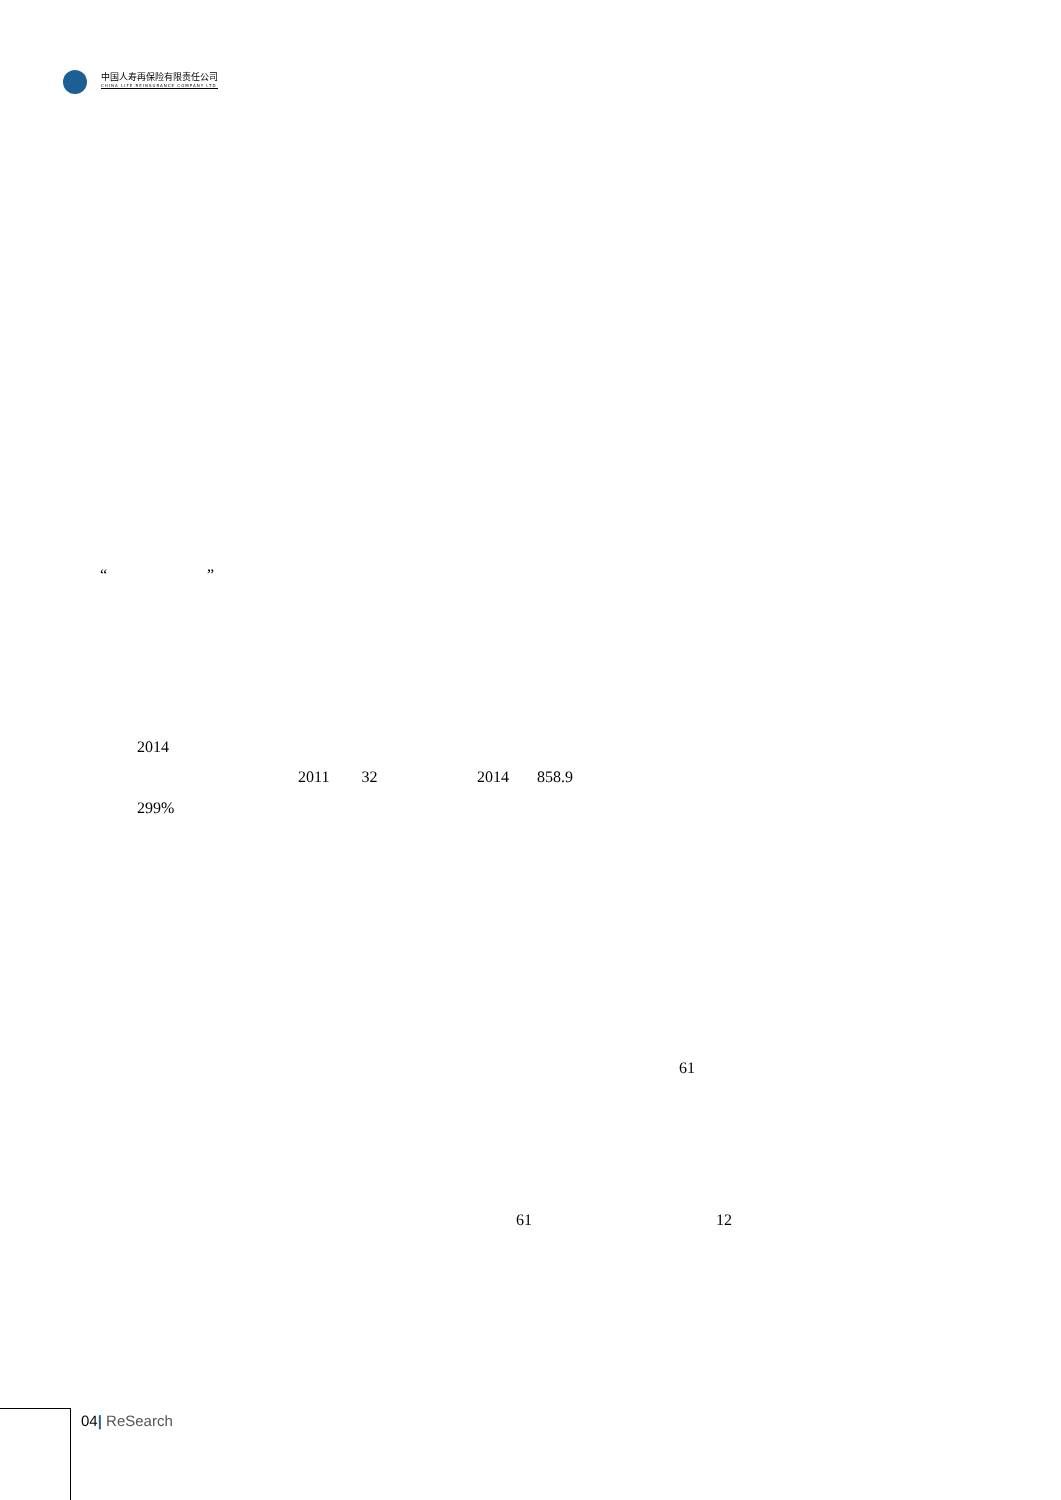中国人寿再保险有限责任公司
CHINA LIFE REINSURANCE COMPANY LTD
“ ”
2014
2011 32 2014 858.9
299%
61
61 12
04| ReSearch